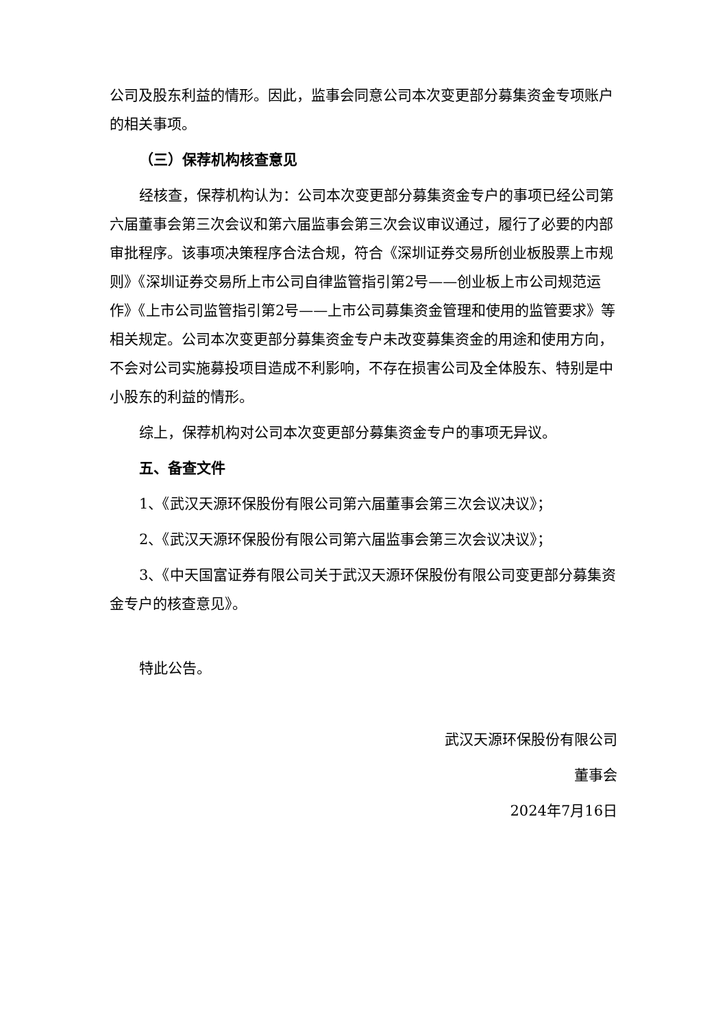公司及股东利益的情形。因此，监事会同意公司本次变更部分募集资金专项账户的相关事项。
（三）保荐机构核查意见
经核查，保荐机构认为：公司本次变更部分募集资金专户的事项已经公司第六届董事会第三次会议和第六届监事会第三次会议审议通过，履行了必要的内部审批程序。该事项决策程序合法合规，符合《深圳证券交易所创业板股票上市规则》《深圳证券交易所上市公司自律监管指引第2号——创业板上市公司规范运作》《上市公司监管指引第2号——上市公司募集资金管理和使用的监管要求》等相关规定。公司本次变更部分募集资金专户未改变募集资金的用途和使用方向，不会对公司实施募投项目造成不利影响，不存在损害公司及全体股东、特别是中小股东的利益的情形。
综上，保荐机构对公司本次变更部分募集资金专户的事项无异议。
五、备查文件
1、《武汉天源环保股份有限公司第六届董事会第三次会议决议》；
2、《武汉天源环保股份有限公司第六届监事会第三次会议决议》；
3、《中天国富证券有限公司关于武汉天源环保股份有限公司变更部分募集资金专户的核查意见》。
特此公告。
武汉天源环保股份有限公司
董事会
2024年7月16日